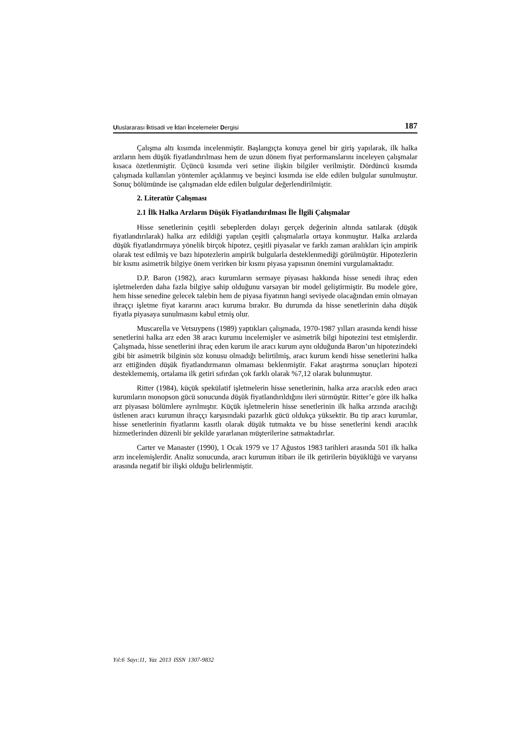Uluslararası İktisadi ve İdari İncelemeler Dergisi 187
Çalışma altı kısımda incelenmiştir. Başlangıçta konuya genel bir giriş yapılarak, ilk halka arzların hem düşük fiyatlandırılması hem de uzun dönem fiyat performanslarını inceleyen çalışmalar kısaca özetlenmiştir. Üçüncü kısımda veri setine ilişkin bilgiler verilmiştir. Dördüncü kısımda çalışmada kullanılan yöntemler açıklanmış ve beşinci kısımda ise elde edilen bulgular sunulmuştur. Sonuç bölümünde ise çalışmadan elde edilen bulgular değerlendirilmiştir.
2. Literatür Çalışması
2.1 İlk Halka Arzların Düşük Fiyatlandırılması İle İlgili Çalışmalar
Hisse senetlerinin çeşitli sebeplerden dolayı gerçek değerinin altında satılarak (düşük fiyatlandırılarak) halka arz edildiği yapılan çeşitli çalışmalarla ortaya konmuştur. Halka arzlarda düşük fiyatlandırmaya yönelik birçok hipotez, çeşitli piyasalar ve farklı zaman aralıkları için ampirik olarak test edilmiş ve bazı hipotezlerin ampirik bulgularla desteklenmediği görülmüştür. Hipotezlerin bir kısmı asimetrik bilgiye önem verirken bir kısmı piyasa yapısının önemini vurgulamaktadır.
D.P. Baron (1982), aracı kurumların sermaye piyasası hakkında hisse senedi ihraç eden işletmelerden daha fazla bilgiye sahip olduğunu varsayan bir model geliştirmiştir. Bu modele göre, hem hisse senedine gelecek talebin hem de piyasa fiyatının hangi seviyede olacağından emin olmayan ihraççı işletme fiyat kararını aracı kuruma bırakır. Bu durumda da hisse senetlerinin daha düşük fiyatla piyasaya sunulmasını kabul etmiş olur.
Muscarella ve Vetsuypens (1989) yaptıkları çalışmada, 1970-1987 yılları arasında kendi hisse senetlerini halka arz eden 38 aracı kurumu incelemişler ve asimetrik bilgi hipotezini test etmişlerdir. Çalışmada, hisse senetlerini ihraç eden kurum ile aracı kurum aynı olduğunda Baron’un hipotezindeki gibi bir asimetrik bilginin söz konusu olmadığı belirtilmiş, aracı kurum kendi hisse senetlerini halka arz ettiğinden düşük fiyatlandırmanın olmaması beklenmiştir. Fakat araştırma sonuçları hipotezi desteklememiş, ortalama ilk getiri sıfırdan çok farklı olarak %7,12 olarak bulunmuştur.
Ritter (1984), küçük spekülatif işletmelerin hisse senetlerinin, halka arza aracılık eden aracı kurumların monopson gücü sonucunda düşük fiyatlandırıldığını ileri sürmüştür. Ritter’e göre ilk halka arz piyasası bölümlere ayrılmıştır. Küçük işletmelerin hisse senetlerinin ilk halka arzında aracılığı üstlenen aracı kurumun ihraççı karşısındaki pazarlık gücü oldukça yüksektir. Bu tip aracı kurumlar, hisse senetlerinin fiyatlarını kasıtlı olarak düşük tutmakta ve bu hisse senetlerini kendi aracılık hizmetlerinden düzenli bir şekilde yararlanan müşterilerine satmaktadırlar.
Carter ve Manaster (1990), 1 Ocak 1979 ve 17 Ağustos 1983 tarihleri arasında 501 ilk halka arzı incelemişlerdir. Analiz sonucunda, aracı kurumun itibarı ile ilk getirilerin büyüklüğü ve varyansı arasında negatif bir ilişki olduğu belirlenmiştir.
Yıl:6 Sayı:11, Yaz 2013 ISSN 1307-9832